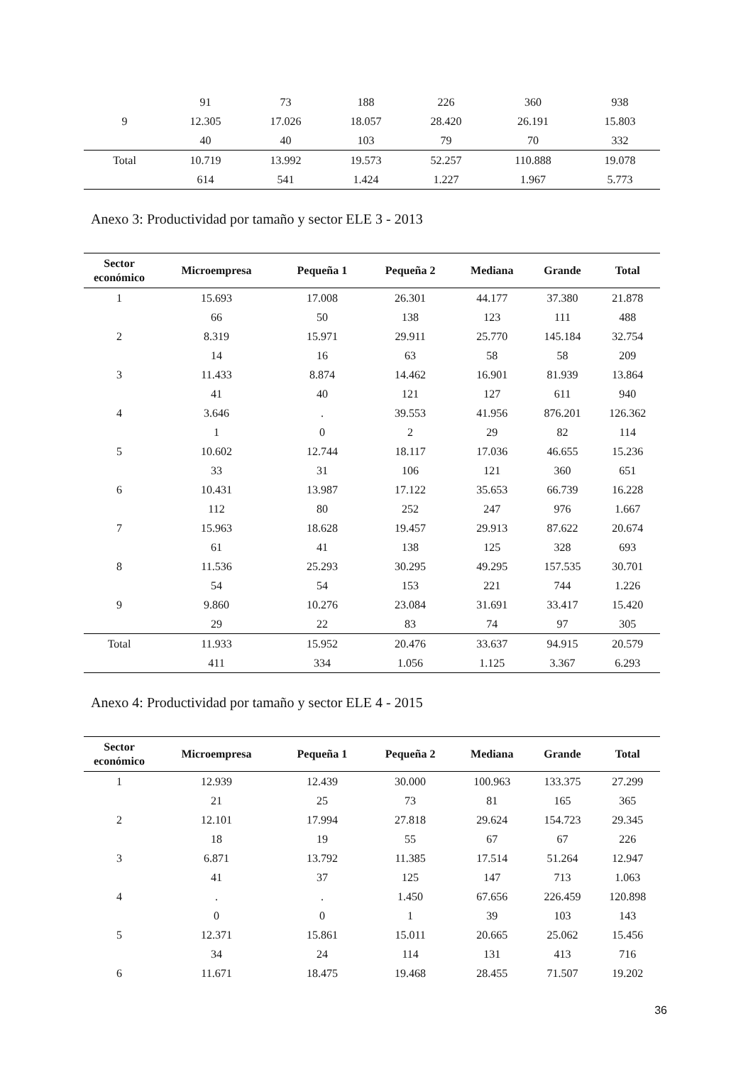| | 91 | 73 | 188 | 226 | 360 | 938 |
| 9 | 12.305 | 17.026 | 18.057 | 28.420 | 26.191 | 15.803 |
| | 40 | 40 | 103 | 79 | 70 | 332 |
| Total | 10.719 | 13.992 | 19.573 | 52.257 | 110.888 | 19.078 |
| | 614 | 541 | 1.424 | 1.227 | 1.967 | 5.773 |
Anexo 3: Productividad por tamaño y sector ELE 3 - 2013
| Sector económico | Microempresa | Pequeña 1 | Pequeña 2 | Mediana | Grande | Total |
| --- | --- | --- | --- | --- | --- | --- |
| 1 | 15.693 | 17.008 | 26.301 | 44.177 | 37.380 | 21.878 |
| | 66 | 50 | 138 | 123 | 111 | 488 |
| 2 | 8.319 | 15.971 | 29.911 | 25.770 | 145.184 | 32.754 |
| | 14 | 16 | 63 | 58 | 58 | 209 |
| 3 | 11.433 | 8.874 | 14.462 | 16.901 | 81.939 | 13.864 |
| | 41 | 40 | 121 | 127 | 611 | 940 |
| 4 | 3.646 | . | 39.553 | 41.956 | 876.201 | 126.362 |
| | 1 | 0 | 2 | 29 | 82 | 114 |
| 5 | 10.602 | 12.744 | 18.117 | 17.036 | 46.655 | 15.236 |
| | 33 | 31 | 106 | 121 | 360 | 651 |
| 6 | 10.431 | 13.987 | 17.122 | 35.653 | 66.739 | 16.228 |
| | 112 | 80 | 252 | 247 | 976 | 1.667 |
| 7 | 15.963 | 18.628 | 19.457 | 29.913 | 87.622 | 20.674 |
| | 61 | 41 | 138 | 125 | 328 | 693 |
| 8 | 11.536 | 25.293 | 30.295 | 49.295 | 157.535 | 30.701 |
| | 54 | 54 | 153 | 221 | 744 | 1.226 |
| 9 | 9.860 | 10.276 | 23.084 | 31.691 | 33.417 | 15.420 |
| | 29 | 22 | 83 | 74 | 97 | 305 |
| Total | 11.933 | 15.952 | 20.476 | 33.637 | 94.915 | 20.579 |
| | 411 | 334 | 1.056 | 1.125 | 3.367 | 6.293 |
Anexo 4: Productividad por tamaño y sector ELE 4 - 2015
| Sector económico | Microempresa | Pequeña 1 | Pequeña 2 | Mediana | Grande | Total |
| --- | --- | --- | --- | --- | --- | --- |
| 1 | 12.939 | 12.439 | 30.000 | 100.963 | 133.375 | 27.299 |
| | 21 | 25 | 73 | 81 | 165 | 365 |
| 2 | 12.101 | 17.994 | 27.818 | 29.624 | 154.723 | 29.345 |
| | 18 | 19 | 55 | 67 | 67 | 226 |
| 3 | 6.871 | 13.792 | 11.385 | 17.514 | 51.264 | 12.947 |
| | 41 | 37 | 125 | 147 | 713 | 1.063 |
| 4 | . | . | 1.450 | 67.656 | 226.459 | 120.898 |
| | 0 | 0 | 1 | 39 | 103 | 143 |
| 5 | 12.371 | 15.861 | 15.011 | 20.665 | 25.062 | 15.456 |
| | 34 | 24 | 114 | 131 | 413 | 716 |
| 6 | 11.671 | 18.475 | 19.468 | 28.455 | 71.507 | 19.202 |
36